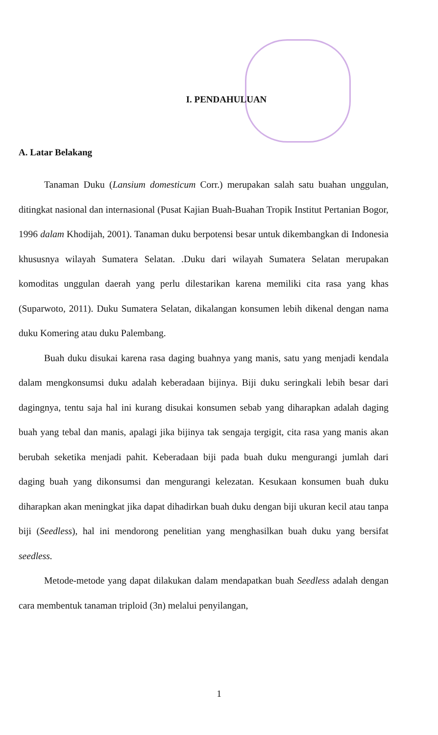I. PENDAHULUAN
A. Latar Belakang
Tanaman Duku (Lansium domesticum Corr.) merupakan salah satu buahan unggulan, ditingkat nasional dan internasional (Pusat Kajian Buah-Buahan Tropik Institut Pertanian Bogor, 1996 dalam Khodijah, 2001). Tanaman duku berpotensi besar untuk dikembangkan di Indonesia khususnya wilayah Sumatera Selatan. .Duku dari wilayah Sumatera Selatan merupakan komoditas unggulan daerah yang perlu dilestarikan karena memiliki cita rasa yang khas (Suparwoto, 2011). Duku Sumatera Selatan, dikalangan konsumen lebih dikenal dengan nama duku Komering atau duku Palembang.
Buah duku disukai karena rasa daging buahnya yang manis, satu yang menjadi kendala dalam mengkonsumsi duku adalah keberadaan bijinya. Biji duku seringkali lebih besar dari dagingnya, tentu saja hal ini kurang disukai konsumen sebab yang diharapkan adalah daging buah yang tebal dan manis, apalagi jika bijinya tak sengaja tergigit, cita rasa yang manis akan berubah seketika menjadi pahit. Keberadaan biji pada buah duku mengurangi jumlah dari daging buah yang dikonsumsi dan mengurangi kelezatan. Kesukaan konsumen buah duku diharapkan akan meningkat jika dapat dihadirkan buah duku dengan biji ukuran kecil atau tanpa biji (Seedless), hal ini mendorong penelitian yang menghasilkan buah duku yang bersifat seedless.
Metode-metode yang dapat dilakukan dalam mendapatkan buah Seedless adalah dengan cara membentuk tanaman triploid (3n) melalui penyilangan,
1